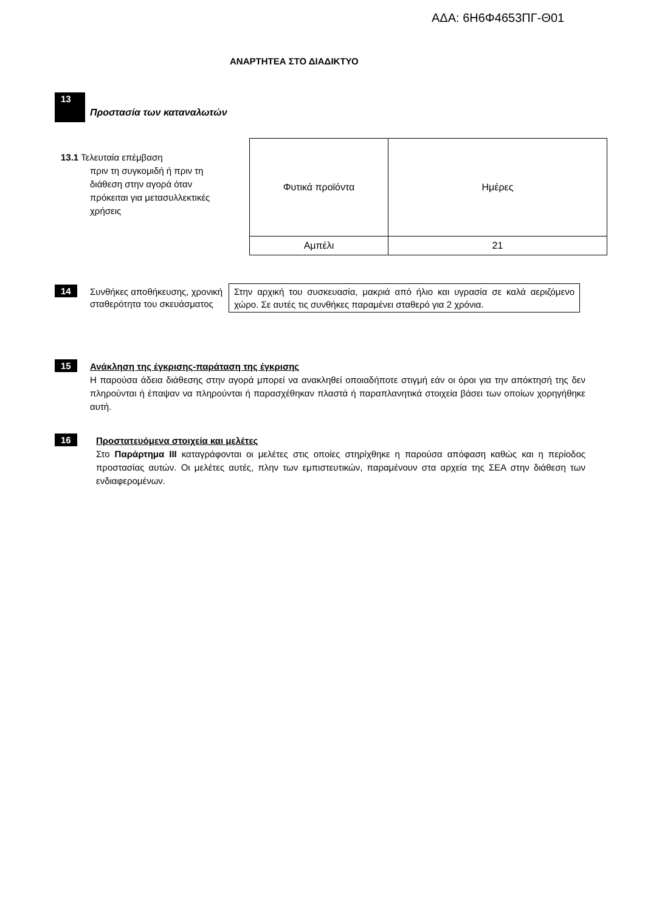ΑΔΑ: 6Η6Φ4653ΠΓ-Θ01
ΑΝΑΡΤΗΤΕΑ ΣΤΟ ΔΙΑΔΙΚΤΥΟ
13
Προστασία των καταναλωτών
13.1 Τελευταία επέμβαση
πριν τη συγκομιδή ή πριν τη
διάθεση στην αγορά όταν
πρόκειται για μετασυλλεκτικές
χρήσεις
| Φυτικά προϊόντα | Ημέρες |
| Αμπέλι | 21 |
14
Συνθήκες αποθήκευσης, χρονική σταθερότητα του σκευάσματος
Στην αρχική του συσκευασία, μακριά από ήλιο και υγρασία σε καλά αεριζόμενο χώρο. Σε αυτές τις συνθήκες παραμένει σταθερό για 2 χρόνια.
15
Ανάκληση της έγκρισης-παράταση της έγκρισης
Η παρούσα άδεια διάθεσης στην αγορά μπορεί να ανακληθεί οποιαδήποτε στιγμή εάν οι όροι για την απόκτησή της δεν πληρούνται ή έπαψαν να πληρούνται ή παρασχέθηκαν πλαστά ή παραπλανητικά στοιχεία βάσει των οποίων χορηγήθηκε αυτή.
16
Προστατευόμενα στοιχεία και μελέτες
Στο Παράρτημα ΙΙΙ καταγράφονται οι μελέτες στις οποίες στηρίχθηκε η παρούσα απόφαση καθώς και η περίοδος προστασίας αυτών. Οι μελέτες αυτές, πλην των εμπιστευτικών, παραμένουν στα αρχεία της ΣΕΑ στην διάθεση των ενδιαφερομένων.